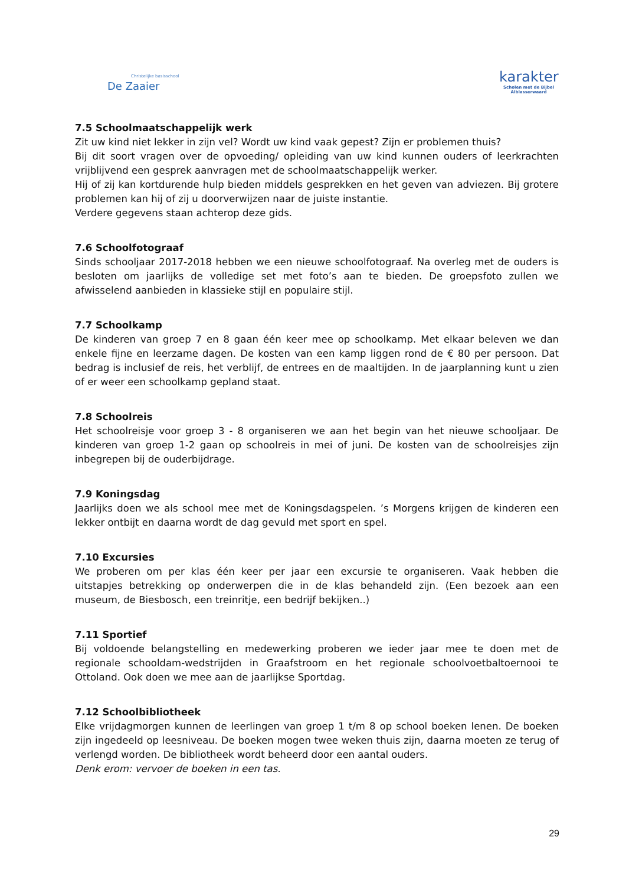Christelijke basisschool
De Zaaier
karakter
Scholen met de Bijbel
Alblasserwaard
7.5 Schoolmaatschappelijk werk
Zit uw kind niet lekker in zijn vel? Wordt uw kind vaak gepest? Zijn er problemen thuis?
Bij dit soort vragen over de opvoeding/ opleiding van uw kind kunnen ouders of leerkrachten vrijblijvend een gesprek aanvragen met de schoolmaatschappelijk werker.
Hij of zij kan kortdurende hulp bieden middels gesprekken en het geven van adviezen. Bij grotere problemen kan hij of zij u doorverwijzen naar de juiste instantie.
Verdere gegevens staan achterop deze gids.
7.6 Schoolfotograaf
Sinds schooljaar 2017-2018 hebben we een nieuwe schoolfotograaf. Na overleg met de ouders is besloten om jaarlijks de volledige set met foto’s aan te bieden. De groepsfoto zullen we afwisselend aanbieden in klassieke stijl en populaire stijl.
7.7 Schoolkamp
De kinderen van groep 7 en 8 gaan één keer mee op schoolkamp. Met elkaar beleven we dan enkele fijne en leerzame dagen. De kosten van een kamp liggen rond de € 80 per persoon. Dat bedrag is inclusief de reis, het verblijf, de entrees en de maaltijden. In de jaarplanning kunt u zien of er weer een schoolkamp gepland staat.
7.8 Schoolreis
Het schoolreisje voor groep 3 - 8 organiseren we aan het begin van het nieuwe schooljaar. De kinderen van groep 1-2 gaan op schoolreis in mei of juni. De kosten van de schoolreisjes zijn inbegrepen bij de ouderbijdrage.
7.9 Koningsdag
Jaarlijks doen we als school mee met de Koningsdagspelen. ’s Morgens krijgen de kinderen een lekker ontbijt en daarna wordt de dag gevuld met sport en spel.
7.10 Excursies
We proberen om per klas één keer per jaar een excursie te organiseren. Vaak hebben die uitstapjes betrekking op onderwerpen die in de klas behandeld zijn. (Een bezoek aan een museum, de Biesbosch, een treinritje, een bedrijf bekijken..)
7.11 Sportief
Bij voldoende belangstelling en medewerking proberen we ieder jaar mee te doen met de regionale schooldam-wedstrijden in Graafstroom en het regionale schoolvoetbaltoernooi te Ottoland. Ook doen we mee aan de jaarlijkse Sportdag.
7.12 Schoolbibliotheek
Elke vrijdagmorgen kunnen de leerlingen van groep 1 t/m 8 op school boeken lenen. De boeken zijn ingedeeld op leesniveau. De boeken mogen twee weken thuis zijn, daarna moeten ze terug of verlengd worden. De bibliotheek wordt beheerd door een aantal ouders.
Denk erom: vervoer de boeken in een tas.
29